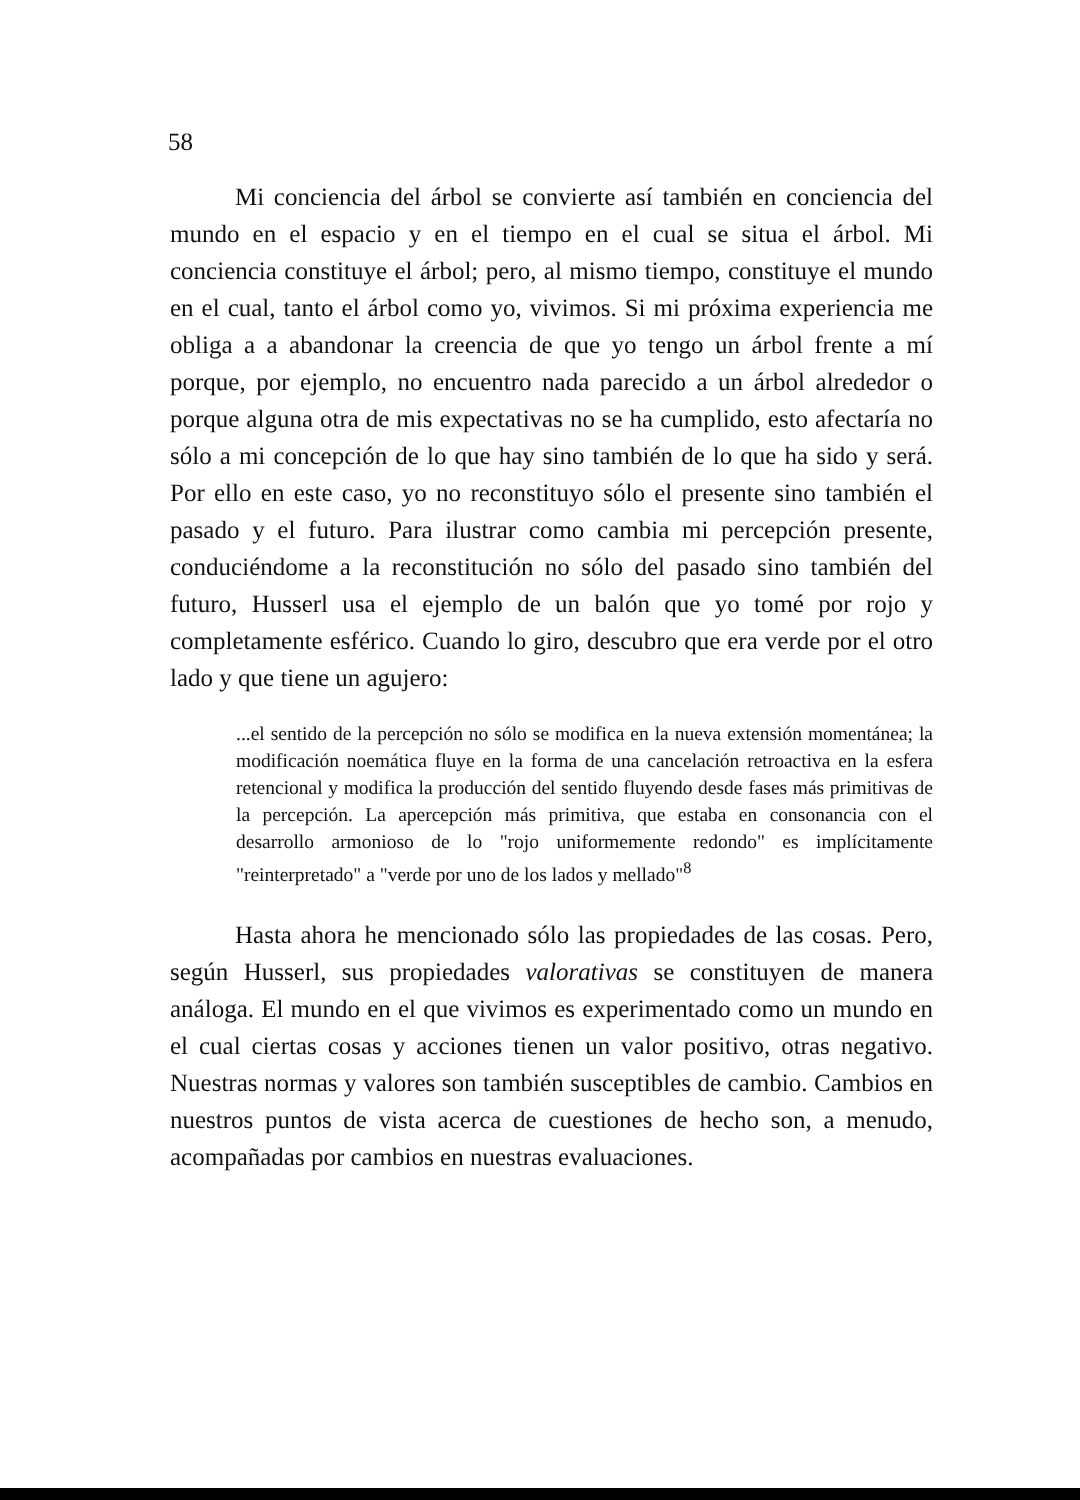58
Mi conciencia del árbol se convierte así también en conciencia del mundo en el espacio y en el tiempo en el cual se situa el árbol. Mi conciencia constituye el árbol; pero, al mismo tiempo, constituye el mundo en el cual, tanto el árbol como yo, vivimos. Si mi próxima experiencia me obliga a a abandonar la creencia de que yo tengo un árbol frente a mí porque, por ejemplo, no encuentro nada parecido a un árbol alrededor o porque alguna otra de mis expectativas no se ha cumplido, esto afectaría no sólo a mi concepción de lo que hay sino también de lo que ha sido y será. Por ello en este caso, yo no reconstituyo sólo el presente sino también el pasado y el futuro. Para ilustrar como cambia mi percepción presente, conduciéndome a la reconstitución no sólo del pasado sino también del futuro, Husserl usa el ejemplo de un balón que yo tomé por rojo y completamente esférico. Cuando lo giro, descubro que era verde por el otro lado y que tiene un agujero:
...el sentido de la percepción no sólo se modifica en la nueva extensión momentánea; la modificación noemática fluye en la forma de una cancelación retroactiva en la esfera retencional y modifica la producción del sentido fluyendo desde fases más primitivas de la percepción. La apercepción más primitiva, que estaba en consonancia con el desarrollo armonioso de lo "rojo uniformemente redondo" es implícitamente "reinterpretado" a "verde por uno de los lados y mellado"<sup>8</sup>
Hasta ahora he mencionado sólo las propiedades de las cosas. Pero, según Husserl, sus propiedades valorativas se constituyen de manera análoga. El mundo en el que vivimos es experimentado como un mundo en el cual ciertas cosas y acciones tienen un valor positivo, otras negativo. Nuestras normas y valores son también susceptibles de cambio. Cambios en nuestros puntos de vista acerca de cuestiones de hecho son, a menudo, acompañadas por cambios en nuestras evaluaciones.